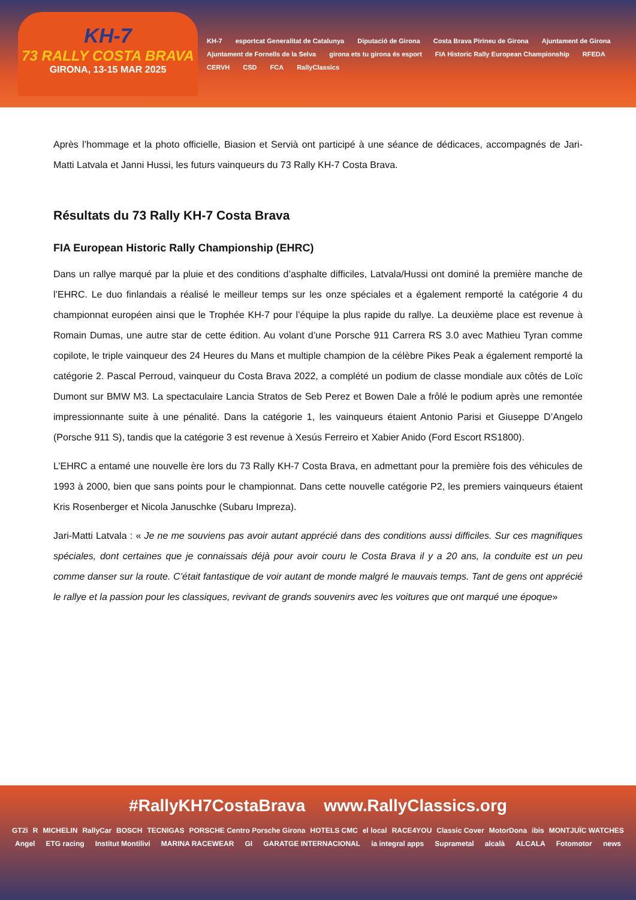KH-7
73 RALLY COSTA BRAVA
GIRONA, 13-15 MAR 2025
KH-7 esportcat Generalitat de Catalunya Diputació de Girona Costa Brava Pirineu de Girona Ajuntament de Girona Ajuntament de Fornells de la Selva girona ets tu girona és esport FIA Historic Rally European Championship RFEDA CERVH CSD FCA RallyClassics
Après l’hommage et la photo officielle, Biasion et Servià ont participé à une séance de dédicaces, accompagnés de Jari-Matti Latvala et Janni Hussi, les futurs vainqueurs du 73 Rally KH-7 Costa Brava.
Résultats du 73 Rally KH-7 Costa Brava
FIA European Historic Rally Championship (EHRC)
Dans un rallye marqué par la pluie et des conditions d’asphalte difficiles, Latvala/Hussi ont dominé la première manche de l’EHRC. Le duo finlandais a réalisé le meilleur temps sur les onze spéciales et a également remporté la catégorie 4 du championnat européen ainsi que le Trophée KH-7 pour l’équipe la plus rapide du rallye. La deuxième place est revenue à Romain Dumas, une autre star de cette édition. Au volant d’une Porsche 911 Carrera RS 3.0 avec Mathieu Tyran comme copilote, le triple vainqueur des 24 Heures du Mans et multiple champion de la célèbre Pikes Peak a également remporté la catégorie 2. Pascal Perroud, vainqueur du Costa Brava 2022, a complété un podium de classe mondiale aux côtés de Loïc Dumont sur BMW M3. La spectaculaire Lancia Stratos de Seb Perez et Bowen Dale a frôlé le podium après une remontée impressionnante suite à une pénalité. Dans la catégorie 1, les vainqueurs étaient Antonio Parisi et Giuseppe D’Angelo (Porsche 911 S), tandis que la catégorie 3 est revenue à Xesús Ferreiro et Xabier Anido (Ford Escort RS1800).
L’EHRC a entamé une nouvelle ère lors du 73 Rally KH-7 Costa Brava, en admettant pour la première fois des véhicules de 1993 à 2000, bien que sans points pour le championnat. Dans cette nouvelle catégorie P2, les premiers vainqueurs étaient Kris Rosenberger et Nicola Januschke (Subaru Impreza).
Jari-Matti Latvala : « Je ne me souviens pas avoir autant apprécié dans des conditions aussi difficiles. Sur ces magnifiques spéciales, dont certaines que je connaissais déjà pour avoir couru le Costa Brava il y a 20 ans, la conduite est un peu comme danser sur la route. C’était fantastique de voir autant de monde malgré le mauvais temps. Tant de gens ont apprécié le rallye et la passion pour les classiques, revivant de grands souvenirs avec les voitures que ont marqué une époque»
#RallyKH7CostaBrava www.RallyClassics.org
GT2i R MICHELIN RallyCar BOSCH TECNIGAS PORSCHE Centro Porsche Girona HOTELS CMC el local RACE4YOU Classic Cover MotorDona ibis MONTJUÏC WATCHES Angel ETG racing Institut Montilivi MARINA RACEWEAR GI GARATGE INTERNACIONAL ia integral apps Suprametal alcalà ALCALA Fotomotor news